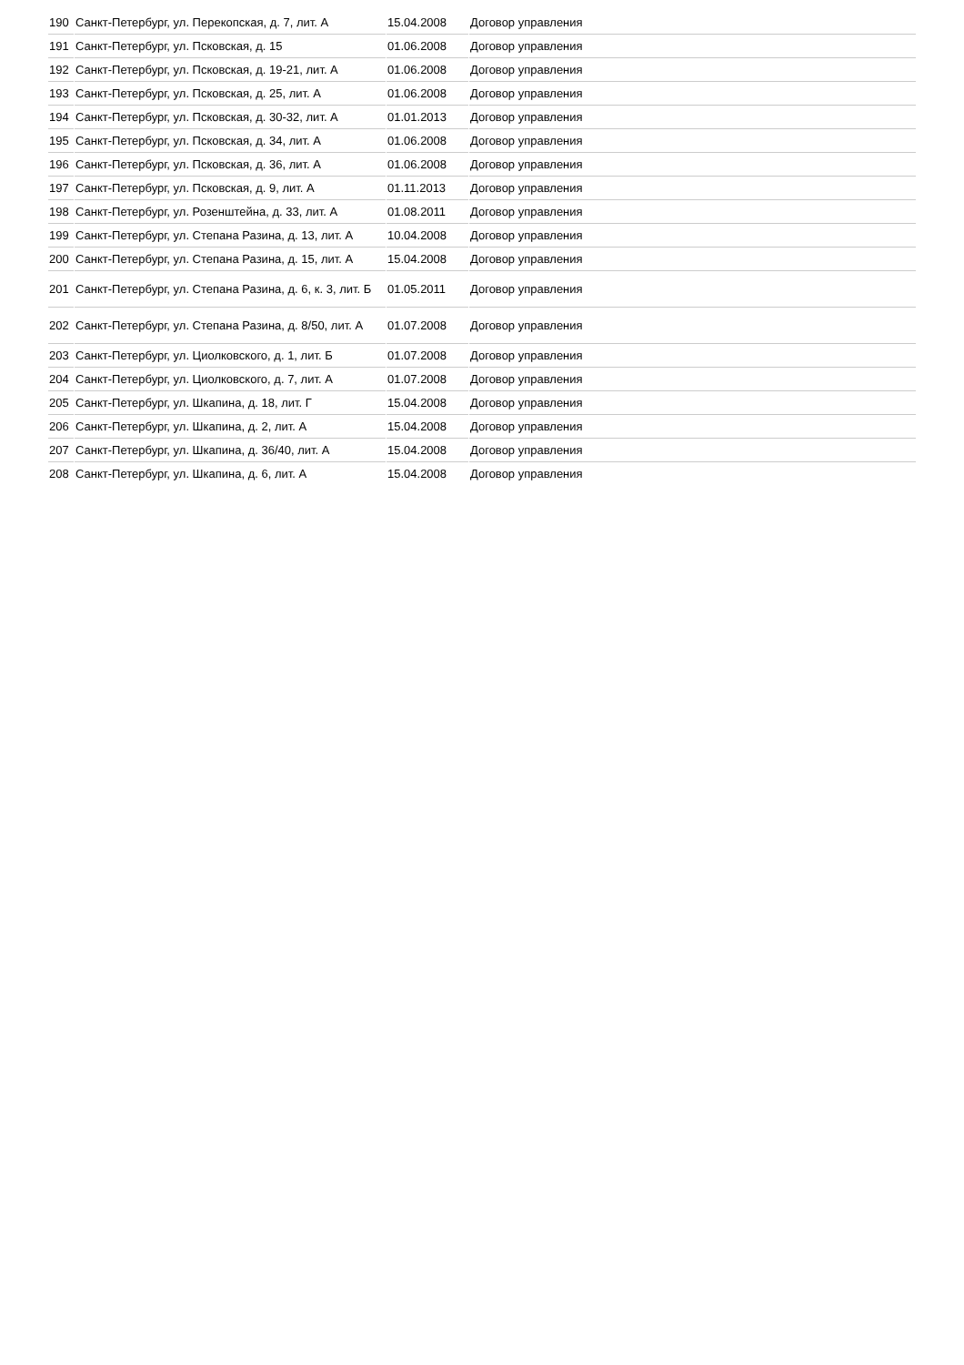| 190 | Санкт-Петербург, ул. Перекопская, д. 7, лит. А | 15.04.2008 | Договор управления |
| 191 | Санкт-Петербург, ул. Псковская, д. 15 | 01.06.2008 | Договор управления |
| 192 | Санкт-Петербург, ул. Псковская, д. 19-21, лит. А | 01.06.2008 | Договор управления |
| 193 | Санкт-Петербург, ул. Псковская, д. 25, лит. А | 01.06.2008 | Договор управления |
| 194 | Санкт-Петербург, ул. Псковская, д. 30-32, лит. А | 01.01.2013 | Договор управления |
| 195 | Санкт-Петербург, ул. Псковская, д. 34, лит. А | 01.06.2008 | Договор управления |
| 196 | Санкт-Петербург, ул. Псковская, д. 36, лит. А | 01.06.2008 | Договор управления |
| 197 | Санкт-Петербург, ул. Псковская, д. 9, лит. А | 01.11.2013 | Договор управления |
| 198 | Санкт-Петербург, ул. Розенштейна, д. 33, лит. А | 01.08.2011 | Договор управления |
| 199 | Санкт-Петербург, ул. Степана Разина, д. 13, лит. А | 10.04.2008 | Договор управления |
| 200 | Санкт-Петербург, ул. Степана Разина, д. 15, лит. А | 15.04.2008 | Договор управления |
| 201 | Санкт-Петербург, ул. Степана Разина, д. 6, к. 3, лит. Б | 01.05.2011 | Договор управления |
| 202 | Санкт-Петербург, ул. Степана Разина, д. 8/50, лит. А | 01.07.2008 | Договор управления |
| 203 | Санкт-Петербург, ул. Циолковского, д. 1, лит. Б | 01.07.2008 | Договор управления |
| 204 | Санкт-Петербург, ул. Циолковского, д. 7, лит. А | 01.07.2008 | Договор управления |
| 205 | Санкт-Петербург, ул. Шкапина, д. 18, лит. Г | 15.04.2008 | Договор управления |
| 206 | Санкт-Петербург, ул. Шкапина, д. 2, лит. А | 15.04.2008 | Договор управления |
| 207 | Санкт-Петербург, ул. Шкапина, д. 36/40, лит. А | 15.04.2008 | Договор управления |
| 208 | Санкт-Петербург, ул. Шкапина, д. 6, лит. А | 15.04.2008 | Договор управления |